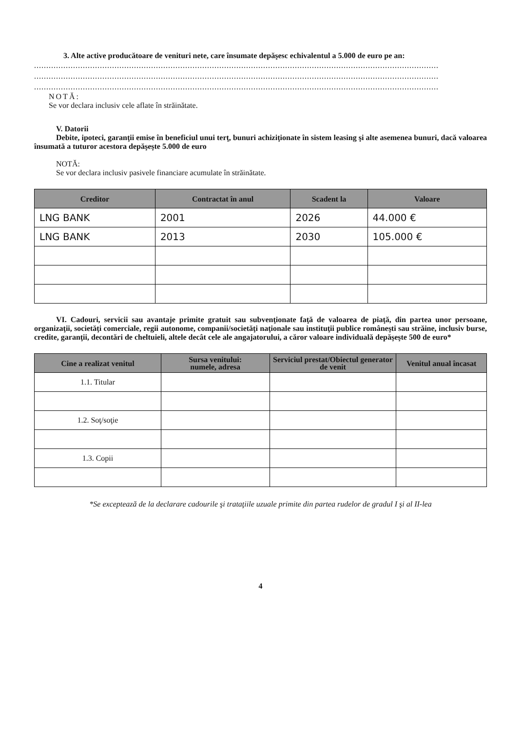3. Alte active producătoare de venituri nete, care însumate depăşesc echivalentul a 5.000 de euro pe an:
......................................................................................................................................................................
......................................................................................................................................................................
......................................................................................................................................................................
NOTĂ:
Se vor declara inclusiv cele aflate în străinătate.
V. Datorii
Debite, ipoteci, garanţii emise în beneficiul unui terţ, bunuri achiziţionate în sistem leasing şi alte asemenea bunuri, dacă valoarea însumată a tuturor acestora depăşeşte 5.000 de euro
NOTĂ:
Se vor declara inclusiv pasivele financiare acumulate în străinătate.
| Creditor | Contractat în anul | Scadent la | Valoare |
| --- | --- | --- | --- |
| LNG BANK | 2001 | 2026 | 44.000 € |
| LNG BANK | 2013 | 2030 | 105.000 € |
VI. Cadouri, servicii sau avantaje primite gratuit sau subvenţionate faţă de valoarea de piaţă, din partea unor persoane, organizaţii, societăţi comerciale, regii autonome, companii/societăţi naţionale sau instituţii publice româneşti sau străine, inclusiv burse, credite, garanţii, decontări de cheltuieli, altele decât cele ale angajatorului, a căror valoare individuală depăşeşte 500 de euro*
| Cine a realizat venitul | Sursa venitului: numele, adresa | Serviciul prestat/Obiectul generator de venit | Venitul anual încasat |
| --- | --- | --- | --- |
| 1.1. Titular | | | |
| 1.2. Soţ/soţie | | | |
| 1.3. Copii | | | |
*Se exceptează de la declarare cadourile şi trataţiile uzuale primite din partea rudelor de gradul I şi al II-lea
4